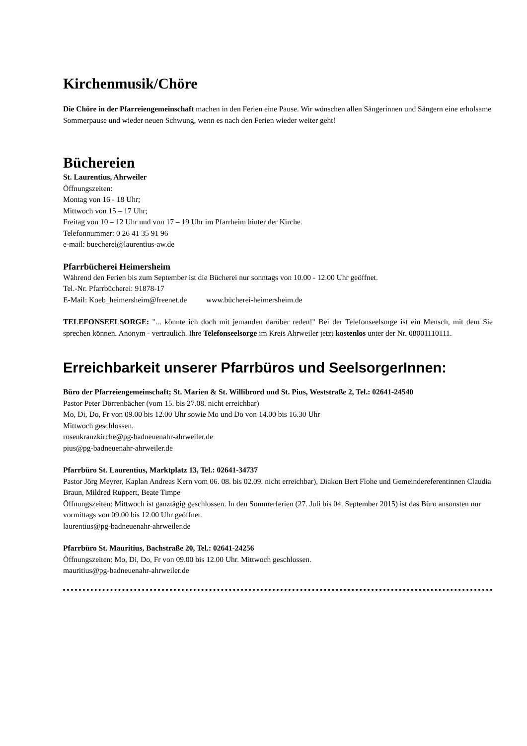Kirchenmusik/Chöre
Die Chöre in der Pfarreiengemeinschaft machen in den Ferien eine Pause. Wir wünschen allen Sängerinnen und Sängern eine erholsame Sommerpause und wieder neuen Schwung, wenn es nach den Ferien wieder weiter geht!
Büchereien
St. Laurentius, Ahrweiler
Öffnungszeiten:
Montag von 16 - 18 Uhr;
Mittwoch von 15 – 17 Uhr;
Freitag von 10 – 12 Uhr und von 17 – 19 Uhr im Pfarrheim hinter der Kirche.
Telefonnummer: 0 26 41 35 91 96
e-mail: buecherei@laurentius-aw.de
Pfarrbücherei Heimersheim
Während den Ferien bis zum September ist die Bücherei nur sonntags von 10.00 - 12.00 Uhr geöffnet.
Tel.-Nr. Pfarrbücherei: 91878-17
E-Mail: Koeb_heimersheim@freenet.de www.bücherei-heimersheim.de
TELEFONSEELSORGE: "... könnte ich doch mit jemanden darüber reden!" Bei der Telefonseelsorge ist ein Mensch, mit dem Sie sprechen können. Anonym - vertraulich. Ihre Telefonseelsorge im Kreis Ahrweiler jetzt kostenlos unter der Nr. 08001110111.
Erreichbarkeit unserer Pfarrbüros und SeelsorgerInnen:
Büro der Pfarreiengemeinschaft; St. Marien & St. Willibrord und St. Pius, Weststraße 2, Tel.: 02641-24540
Pastor Peter Dörrenbächer (vom 15. bis 27.08. nicht erreichbar)
Mo, Di, Do, Fr von 09.00 bis 12.00 Uhr sowie Mo und Do von 14.00 bis 16.30 Uhr
Mittwoch geschlossen.
rosenkranzkirche@pg-badneuenahr-ahrweiler.de
pius@pg-badneuenahr-ahrweiler.de
Pfarrbüro St. Laurentius, Marktplatz 13, Tel.: 02641-34737
Pastor Jörg Meyrer, Kaplan Andreas Kern vom 06. 08. bis 02.09. nicht erreichbar), Diakon Bert Flohe und Gemeindereferentinnen Claudia Braun, Mildred Ruppert, Beate Timpe
Öffnungszeiten: Mittwoch ist ganztägig geschlossen. In den Sommerferien (27. Juli bis 04. September 2015) ist das Büro ansonsten nur vormittags von 09.00 bis 12.00 Uhr geöffnet.
laurentius@pg-badneuenahr-ahrweiler.de
Pfarrbüro St. Mauritius, Bachstraße 20, Tel.: 02641-24256
Öffnungszeiten: Mo, Di, Do, Fr von 09.00 bis 12.00 Uhr. Mittwoch geschlossen.
mauritius@pg-badneuenahr-ahrweiler.de